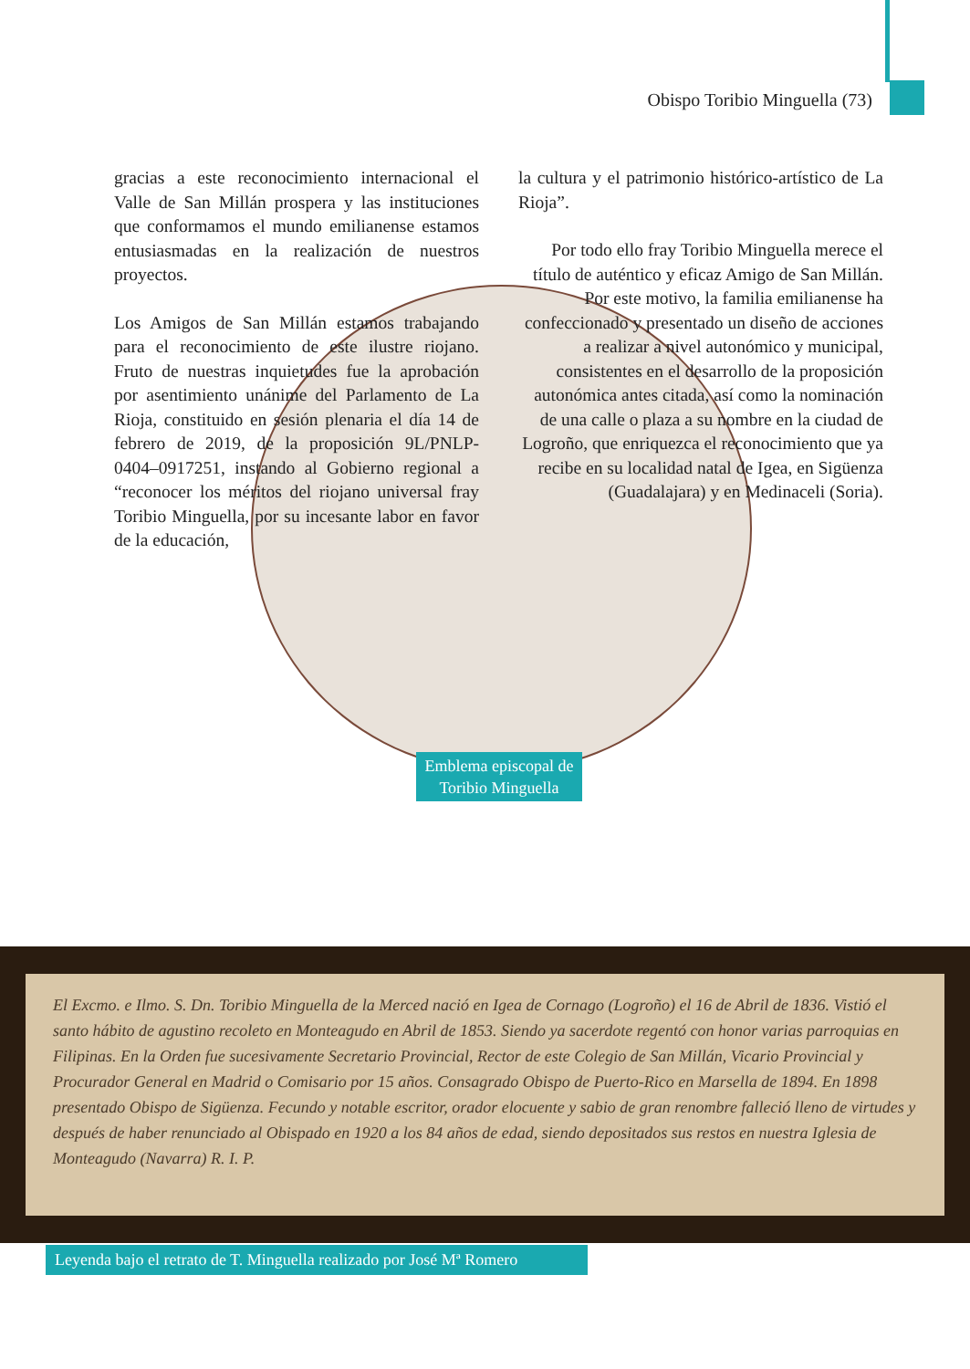Obispo Toribio Minguella (73)
gracias a este reconocimiento internacional el Valle de San Millán prospera y las instituciones que conformamos el mundo emilianense estamos entusiasmadas en la realización de nuestros proyectos.
Los Amigos de San Millán estamos trabajando para el reconocimiento de este ilustre riojano. Fruto de nuestras inquietudes fue la aprobación por asentimiento unánime del Parlamento de La Rioja, constituido en sesión plenaria el día 14 de febrero de 2019, de la proposición 9L/PNLP-0404–0917251, instando al Gobierno regional a “reconocer los méritos del riojano universal fray Toribio Minguella, por su incesante labor en favor de la educación,
la cultura y el patrimonio histórico-artístico de La Rioja”.
Por todo ello fray Toribio Minguella merece el título de auténtico y eficaz Amigo de San Millán. Por este motivo, la familia emilianense ha confeccionado y presentado un diseño de acciones a realizar a nivel autonómico y municipal, consistentes en el desarrollo de la proposición autonómica antes citada, así como la nominación de una calle o plaza a su nombre en la ciudad de Logroño, que enriquezca el reconocimiento que ya recibe en su localidad natal de Igea, en Sigüenza (Guadalajara) y en Medinaceli (Soria).
Emblema episcopal de Toribio Minguella
El Excmo. e Ilmo. S. Dn. Toribio Minguella de la Merced nació en Igea de Cornago (Logroño) el 16 de Abril de 1836. Vistió el santo hábito de agustino recoleto en Monteagudo en Abril de 1853. Siendo ya sacerdote regentó con honor varias parroquias en Filipinas. En la Orden fue sucesivamente Secretario Provincial, Rector de este Colegio de San Millán, Vicario Provincial y Procurador General en Madrid o Comisario por 15 años. Consagrado Obispo de Puerto-Rico en Marsella de 1894. En 1898 presentado Obispo de Sigüenza. Fecundo y notable escritor, orador elocuente y sabio de gran renombre falleció lleno de virtudes y después de haber renunciado al Obispado en 1920 a los 84 años de edad, siendo depositados sus restos en nuestra Iglesia de Monteagudo (Navarra) R. I. P.
Leyenda bajo el retrato de T. Minguella realizado por José Mª Romero